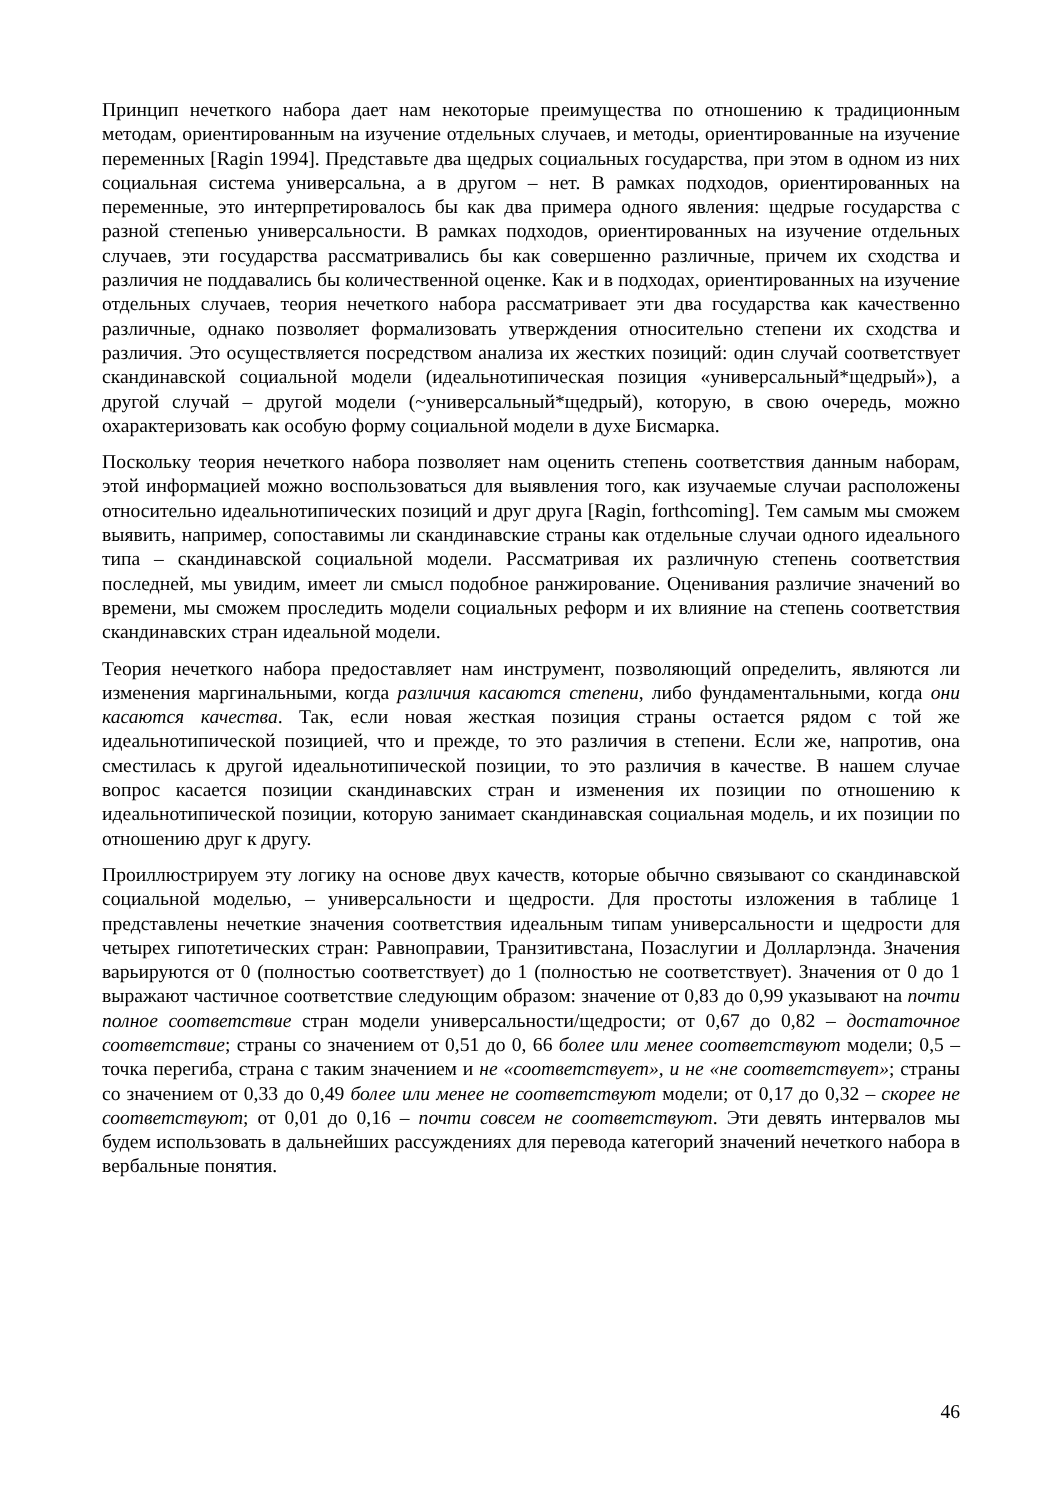Принцип нечеткого набора дает нам некоторые преимущества по отношению к традиционным методам, ориентированным на изучение отдельных случаев, и методы, ориентированные на изучение переменных [Ragin 1994]. Представьте два щедрых социальных государства, при этом в одном из них социальная система универсальна, а в другом – нет. В рамках подходов, ориентированных на переменные, это интерпретировалось бы как два примера одного явления: щедрые государства с разной степенью универсальности. В рамках подходов, ориентированных на изучение отдельных случаев, эти государства рассматривались бы как совершенно различные, причем их сходства и различия не поддавались бы количественной оценке. Как и в подходах, ориентированных на изучение отдельных случаев, теория нечеткого набора рассматривает эти два государства как качественно различные, однако позволяет формализовать утверждения относительно степени их сходства и различия. Это осуществляется посредством анализа их жестких позиций: один случай соответствует скандинавской социальной модели (идеальнотипическая позиция «универсальный*щедрый»), а другой случай – другой модели (~универсальный*щедрый), которую, в свою очередь, можно охарактеризовать как особую форму социальной модели в духе Бисмарка.
Поскольку теория нечеткого набора позволяет нам оценить степень соответствия данным наборам, этой информацией можно воспользоваться для выявления того, как изучаемые случаи расположены относительно идеальнотипических позиций и друг друга [Ragin, forthcoming]. Тем самым мы сможем выявить, например, сопоставимы ли скандинавские страны как отдельные случаи одного идеального типа – скандинавской социальной модели. Рассматривая их различную степень соответствия последней, мы увидим, имеет ли смысл подобное ранжирование. Оценивания различие значений во времени, мы сможем проследить модели социальных реформ и их влияние на степень соответствия скандинавских стран идеальной модели.
Теория нечеткого набора предоставляет нам инструмент, позволяющий определить, являются ли изменения маргинальными, когда различия касаются степени, либо фундаментальными, когда они касаются качества. Так, если новая жесткая позиция страны остается рядом с той же идеальнотипической позицией, что и прежде, то это различия в степени. Если же, напротив, она сместилась к другой идеальнотипической позиции, то это различия в качестве. В нашем случае вопрос касается позиции скандинавских стран и изменения их позиции по отношению к идеальнотипической позиции, которую занимает скандинавская социальная модель, и их позиции по отношению друг к другу.
Проиллюстрируем эту логику на основе двух качеств, которые обычно связывают со скандинавской социальной моделью, – универсальности и щедрости. Для простоты изложения в таблице 1 представлены нечеткие значения соответствия идеальным типам универсальности и щедрости для четырех гипотетических стран: Равноправии, Транзитивстана, Позаслугии и Долларлэнда. Значения варьируются от 0 (полностью соответствует) до 1 (полностью не соответствует). Значения от 0 до 1 выражают частичное соответствие следующим образом: значение от 0,83 до 0,99 указывают на почти полное соответствие стран модели универсальности/щедрости; от 0,67 до 0,82 – достаточное соответствие; страны со значением от 0,51 до 0, 66 более или менее соответствуют модели; 0,5 – точка перегиба, страна с таким значением и не «соответствует», и не «не соответствует»; страны со значением от 0,33 до 0,49 более или менее не соответствуют модели; от 0,17 до 0,32 – скорее не соответствуют; от 0,01 до 0,16 – почти совсем не соответствуют. Эти девять интервалов мы будем использовать в дальнейших рассуждениях для перевода категорий значений нечеткого набора в вербальные понятия.
46